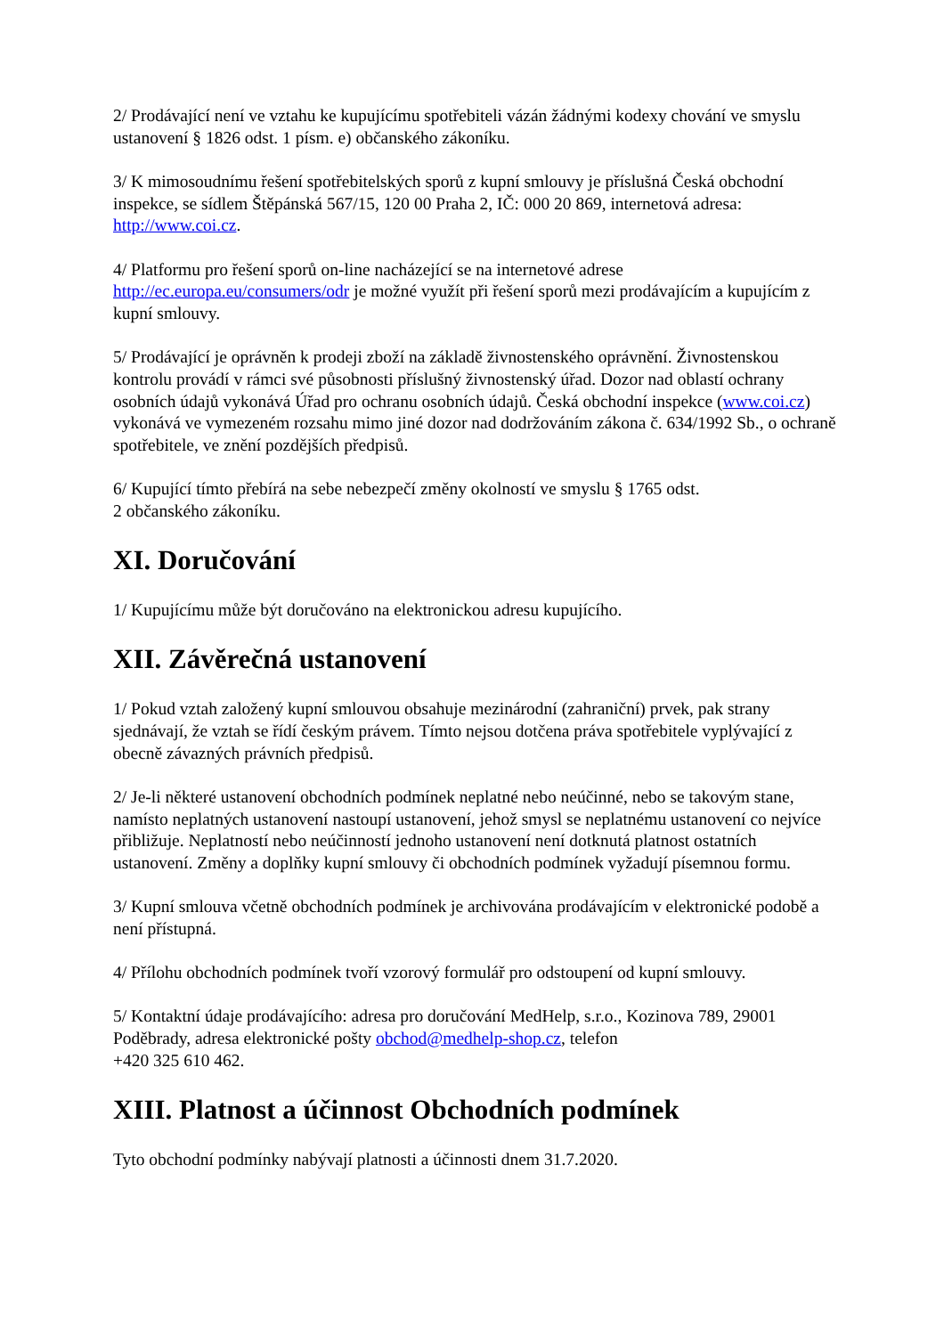2/ Prodávající není ve vztahu ke kupujícímu spotřebiteli vázán žádnými kodexy chování ve smyslu ustanovení § 1826 odst. 1 písm. e) občanského zákoníku.
3/ K mimosoudnímu řešení spotřebitelských sporů z kupní smlouvy je příslušná Česká obchodní inspekce, se sídlem Štěpánská 567/15, 120 00 Praha 2, IČ: 000 20 869, internetová adresa: http://www.coi.cz.
4/ Platformu pro řešení sporů on-line nacházející se na internetové adrese http://ec.europa.eu/consumers/odr je možné využít při řešení sporů mezi prodávajícím a kupujícím z kupní smlouvy.
5/ Prodávající je oprávněn k prodeji zboží na základě živnostenského oprávnění. Živnostenskou kontrolu provádí v rámci své působnosti příslušný živnostenský úřad. Dozor nad oblastí ochrany osobních údajů vykonává Úřad pro ochranu osobních údajů. Česká obchodní inspekce (www.coi.cz) vykonává ve vymezeném rozsahu mimo jiné dozor nad dodržováním zákona č. 634/1992 Sb., o ochraně spotřebitele, ve znění pozdějších předpisů.
6/ Kupující tímto přebírá na sebe nebezpečí změny okolností ve smyslu § 1765 odst.
2 občanského zákoníku.
XI. Doručování
1/ Kupujícímu může být doručováno na elektronickou adresu kupujícího.
XII. Závěrečná ustanovení
1/ Pokud vztah založený kupní smlouvou obsahuje mezinárodní (zahraniční) prvek, pak strany sjednávají, že vztah se řídí českým právem. Tímto nejsou dotčena práva spotřebitele vyplývající z obecně závazných právních předpisů.
2/ Je-li některé ustanovení obchodních podmínek neplatné nebo neúčinné, nebo se takovým stane, namísto neplatných ustanovení nastoupí ustanovení, jehož smysl se neplatnému ustanovení co nejvíce přibližuje. Neplatností nebo neúčinností jednoho ustanovení není dotknutá platnost ostatních ustanovení. Změny a doplňky kupní smlouvy či obchodních podmínek vyžadují písemnou formu.
3/ Kupní smlouva včetně obchodních podmínek je archivována prodávajícím v elektronické podobě a není přístupná.
4/ Přílohu obchodních podmínek tvoří vzorový formulář pro odstoupení od kupní smlouvy.
5/ Kontaktní údaje prodávajícího: adresa pro doručování MedHelp, s.r.o., Kozinova 789, 29001 Poděbrady, adresa elektronické pošty obchod@medhelp-shop.cz, telefon
+420 325 610 462.
XIII. Platnost a účinnost Obchodních podmínek
Tyto obchodní podmínky nabývají platnosti a účinnosti dnem 31.7.2020.